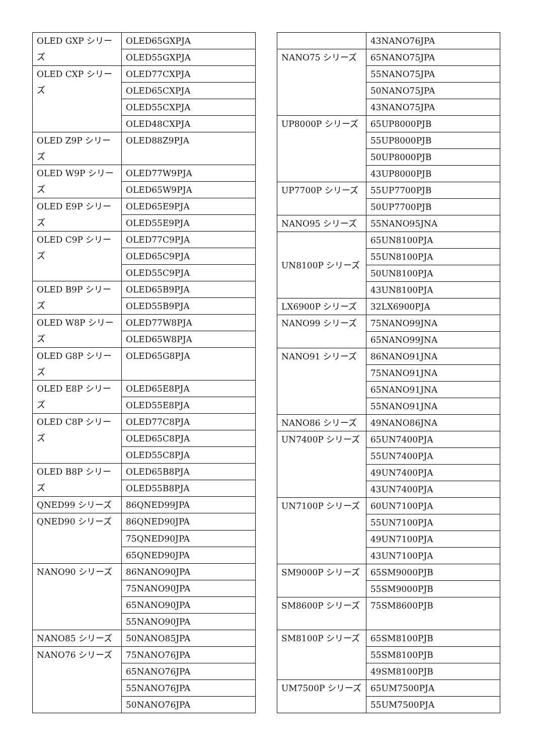| OLED GXP シリーズ | OLED65GXPJA |
| | OLED55GXPJA |
| OLED CXP シリーズ | OLED77CXPJA |
| | OLED65CXPJA |
| | OLED55CXPJA |
| | OLED48CXPJA |
| OLED Z9P シリーズ | OLED88Z9PJA |
| OLED W9P シリーズ | OLED77W9PJA |
| | OLED65W9PJA |
| OLED E9P シリーズ | OLED65E9PJA |
| | OLED55E9PJA |
| OLED C9P シリーズ | OLED77C9PJA |
| | OLED65C9PJA |
| | OLED55C9PJA |
| OLED B9P シリーズ | OLED65B9PJA |
| | OLED55B9PJA |
| OLED W8P シリーズ | OLED77W8PJA |
| | OLED65W8PJA |
| OLED G8P シリーズ | OLED65G8PJA |
| OLED E8P シリーズ | OLED65E8PJA |
| | OLED55E8PJA |
| OLED C8P シリーズ | OLED77C8PJA |
| | OLED65C8PJA |
| | OLED55C8PJA |
| OLED B8P シリーズ | OLED65B8PJA |
| | OLED55B8PJA |
| QNED99 シリーズ | 86QNED99JPA |
| QNED90 シリーズ | 86QNED90JPA |
| | 75QNED90JPA |
| | 65QNED90JPA |
| NANO90 シリーズ | 86NANO90JPA |
| | 75NANO90JPA |
| | 65NANO90JPA |
| | 55NANO90JPA |
| NANO85 シリーズ | 50NANO85JPA |
| NANO76 シリーズ | 75NANO76JPA |
| | 65NANO76JPA |
| | 55NANO76JPA |
| | 50NANO76JPA |
| | 43NANO76JPA |
| NANO75 シリーズ | 65NANO75JPA |
| | 55NANO75JPA |
| | 50NANO75JPA |
| | 43NANO75JPA |
| UP8000P シリーズ | 65UP8000PJB |
| | 55UP8000PJB |
| | 50UP8000PJB |
| | 43UP8000PJB |
| UP7700P シリーズ | 55UP7700PJB |
| | 50UP7700PJB |
| NANO95 シリーズ | 55NANO95JNA |
| UN8100P シリーズ | 65UN8100PJA |
| | 55UN8100PJA |
| | 50UN8100PJA |
| | 43UN8100PJA |
| LX6900P シリーズ | 32LX6900PJA |
| NANO99 シリーズ | 75NANO99JNA |
| | 65NANO99JNA |
| NANO91 シリーズ | 86NANO91JNA |
| | 75NANO91JNA |
| | 65NANO91JNA |
| | 55NANO91JNA |
| NANO86 シリーズ | 49NANO86JNA |
| UN7400P シリーズ | 65UN7400PJA |
| | 55UN7400PJA |
| | 49UN7400PJA |
| | 43UN7400PJA |
| UN7100P シリーズ | 60UN7100PJA |
| | 55UN7100PJA |
| | 49UN7100PJA |
| | 43UN7100PJA |
| SM9000P シリーズ | 65SM9000PJB |
| | 55SM9000PJB |
| SM8600P シリーズ | 75SM8600PJB |
| SM8100P シリーズ | 65SM8100PJB |
| | 55SM8100PJB |
| | 49SM8100PJB |
| UM7500P シリーズ | 65UM7500PJA |
| | 55UM7500PJA |